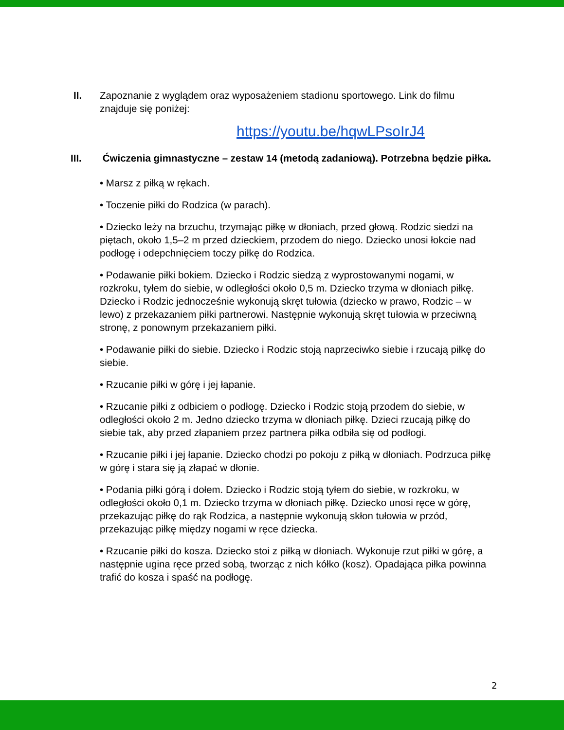II. Zapoznanie z wyglądem oraz wyposażeniem stadionu sportowego. Link do filmu znajduje się poniżej:
https://youtu.be/hqwLPsoIrJ4
III. Ćwiczenia gimnastyczne – zestaw 14 (metodą zadaniową). Potrzebna będzie piłka.
• Marsz z piłką w rękach.
• Toczenie piłki do Rodzica (w parach).
• Dziecko leży na brzuchu, trzymając piłkę w dłoniach, przed głową. Rodzic siedzi na piętach, około 1,5–2 m przed dzieckiem, przodem do niego. Dziecko unosi łokcie nad podłogę i odepchnięciem toczy piłkę do Rodzica.
• Podawanie piłki bokiem. Dziecko i Rodzic siedzą z wyprostowanymi nogami, w rozkroku, tyłem do siebie, w odległości około 0,5 m. Dziecko trzyma w dłoniach piłkę. Dziecko i Rodzic jednocześnie wykonują skręt tułowia (dziecko w prawo, Rodzic – w lewo) z przekazaniem piłki partnerowi. Następnie wykonują skręt tułowia w przeciwną stronę, z ponownym przekazaniem piłki.
• Podawanie piłki do siebie. Dziecko i Rodzic stoją naprzeciwko siebie i rzucają piłkę do siebie.
• Rzucanie piłki w górę i jej łapanie.
• Rzucanie piłki z odbiciem o podłogę. Dziecko i Rodzic stoją przodem do siebie, w odległości około 2 m. Jedno dziecko trzyma w dłoniach piłkę. Dzieci rzucają piłkę do siebie tak, aby przed złapaniem przez partnera piłka odbiła się od podłogi.
• Rzucanie piłki i jej łapanie. Dziecko chodzi po pokoju z piłką w dłoniach. Podrzuca piłkę w górę i stara się ją złapać w dłonie.
• Podania piłki górą i dołem. Dziecko i Rodzic stoją tyłem do siebie, w rozkroku, w odległości około 0,1 m. Dziecko trzyma w dłoniach piłkę. Dziecko unosi ręce w górę, przekazując piłkę do rąk Rodzica, a następnie wykonują skłon tułowia w przód, przekazując piłkę między nogami w ręce dziecka.
• Rzucanie piłki do kosza. Dziecko stoi z piłką w dłoniach. Wykonuje rzut piłki w górę, a następnie ugina ręce przed sobą, tworząc z nich kółko (kosz). Opadająca piłka powinna trafić do kosza i spaść na podłogę.
2